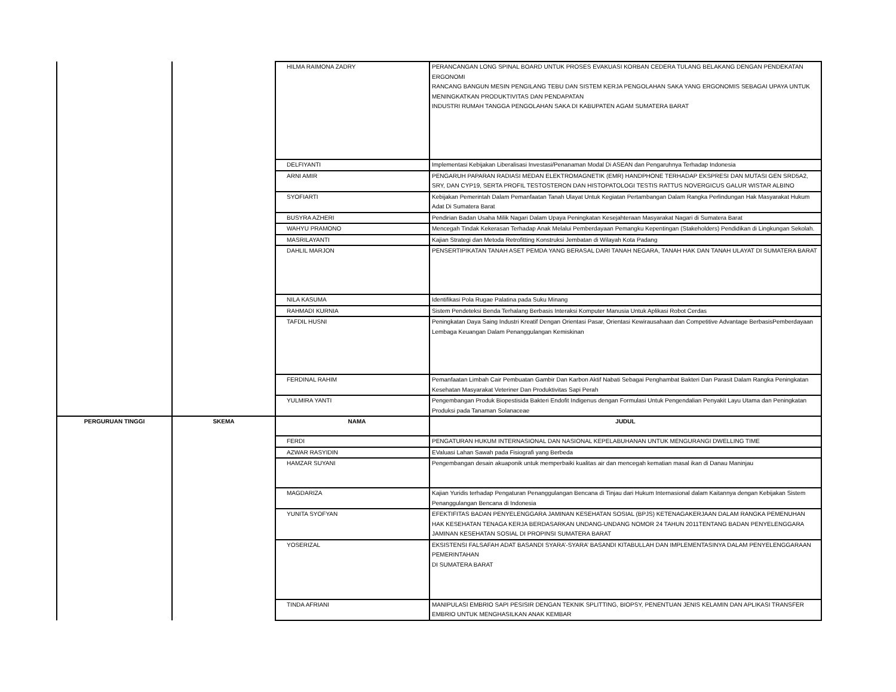| | | HILMA RAIMONA ZADRY | PERANCANGAN LONG SPINAL BOARD UNTUK PROSES EVAKUASI KORBAN CEDERA TULANG BELAKANG DENGAN PENDEKATAN ERGONOMI RANCANG BANGUN MESIN PENGILANG TEBU DAN SISTEM KERJA PENGOLAHAN SAKA YANG ERGONOMIS SEBAGAI UPAYA UNTUK MENINGKATKAN PRODUKTIVITAS DAN PENDAPATAN INDUSTRI RUMAH TANGGA PENGOLAHAN SAKA DI KABUPATEN AGAM SUMATERA BARAT |
| | | DELFIYANTI | Implementasi Kebijakan Liberalisasi Investasi/Penanaman Modal Di ASEAN dan Pengaruhnya Terhadap Indonesia |
| | | ARNI AMIR | PENGARUH PAPARAN RADIASI MEDAN ELEKTROMAGNETIK (EMR) HANDPHONE TERHADAP EKSPRESI DAN MUTASI GEN SRD5A2, SRY, DAN CYP19, SERTA PROFIL TESTOSTERON DAN HISTOPATOLOGI TESTIS RATTUS NOVERGICUS GALUR WISTAR ALBINO |
| | | SYOFIARTI | Kebijakan Pemerintah Dalam Pemanfaatan Tanah Ulayat Untuk Kegiatan Pertambangan Dalam Rangka Perlindungan Hak Masyarakat Hukum Adat Di Sumatera Barat |
| | | BUSYRA AZHERI | Pendirian Badan Usaha Milik Nagari Dalam Upaya Peningkatan Kesejahteraan Masyarakat Nagari di Sumatera Barat |
| | | WAHYU PRAMONO | Mencegah Tindak Kekerasan Terhadap Anak Melalui Pemberdayaan Pemangku Kepentingan (Stakeholders) Pendidikan di Lingkungan Sekolah. |
| | | MASRILAYANTI | Kajian Strategi dan Metoda Retrofitting Konstruksi Jembatan di Wilayah Kota Padang |
| | | DAHLIL MARJON | PENSERTIPIKATAN TANAH ASET PEMDA YANG BERASAL DARI TANAH NEGARA, TANAH HAK DAN TANAH ULAYAT DI SUMATERA BARAT |
| | | NILA KASUMA | Identifikasi Pola Rugae Palatina pada Suku Minang |
| | | RAHMADI KURNIA | Sistem Pendeteksi Benda Terhalang Berbasis Interaksi Komputer Manusia Untuk Aplikasi Robot Cerdas |
| | | TAFDIL HUSNI | Peningkatan Daya Saing Industri Kreatif Dengan Orientasi Pasar, Orientasi Kewirausahaan dan Competitive Advantage BerbasisPemberdayaan Lembaga Keuangan Dalam Penanggulangan Kemiskinan |
| | | FERDINAL RAHIM | Pemanfaatan Limbah Cair Pembuatan Gambir Dan Karbon Aktif Nabati Sebagai Penghambat Bakteri Dan Parasit Dalam Rangka Peningkatan Kesehatan Masyarakat Veteriner Dan Produktivitas Sapi Perah |
| | | YULMIRA YANTI | Pengembangan Produk Biopestisida Bakteri Endofit Indigenus dengan Formulasi Untuk Pengendalian Penyakit Layu Utama dan Peningkatan Produksi pada Tanaman Solanaceae |
| PERGURUAN TINGGI | SKEMA | NAMA | JUDUL |
| | | FERDI | PENGATURAN HUKUM INTERNASIONAL DAN NASIONAL KEPELABUHANAN UNTUK MENGURANGI DWELLING TIME |
| | | AZWAR RASYIDIN | EValuasi Lahan Sawah pada Fisiografi yang Berbeda |
| | | HAMZAR SUYANI | Pengembangan desain akuaponik untuk memperbaiki kualitas air dan mencegah kematian masal ikan di Danau Maninjau |
| | | MAGDARIZA | Kajian Yuridis terhadap Pengaturan Penanggulangan Bencana di Tinjau dari Hukum Internasional dalam Kaitannya dengan Kebijakan Sistem Penanggulangan Bencana di Indonesia |
| | | YUNITA SYOFYAN | EFEKTIFITAS BADAN PENYELENGGARA JAMINAN KESEHATAN SOSIAL (BPJS) KETENAGAKERJAAN DALAM RANGKA PEMENUHAN HAK KESEHATAN TENAGA KERJA BERDASARKAN UNDANG-UNDANG NOMOR 24 TAHUN 2011TENTANG BADAN PENYELENGGARA JAMINAN KESEHATAN SOSIAL DI PROPINSI SUMATERA BARAT |
| | | YOSERIZAL | EKSISTENSI FALSAFAH ADAT BASANDI SYARA’-SYARA’ BASANDI KITABULLAH DAN IMPLEMENTASINYA DALAM PENYELENGGARAAN PEMERINTAHAN DI SUMATERA BARAT |
| | | TINDA AFRIANI | MANIPULASI EMBRIO SAPI PESISIR DENGAN TEKNIK SPLITTING, BIOPSY, PENENTUAN JENIS KELAMIN DAN APLIKASI TRANSFER EMBRIO UNTUK MENGHASILKAN ANAK KEMBAR |